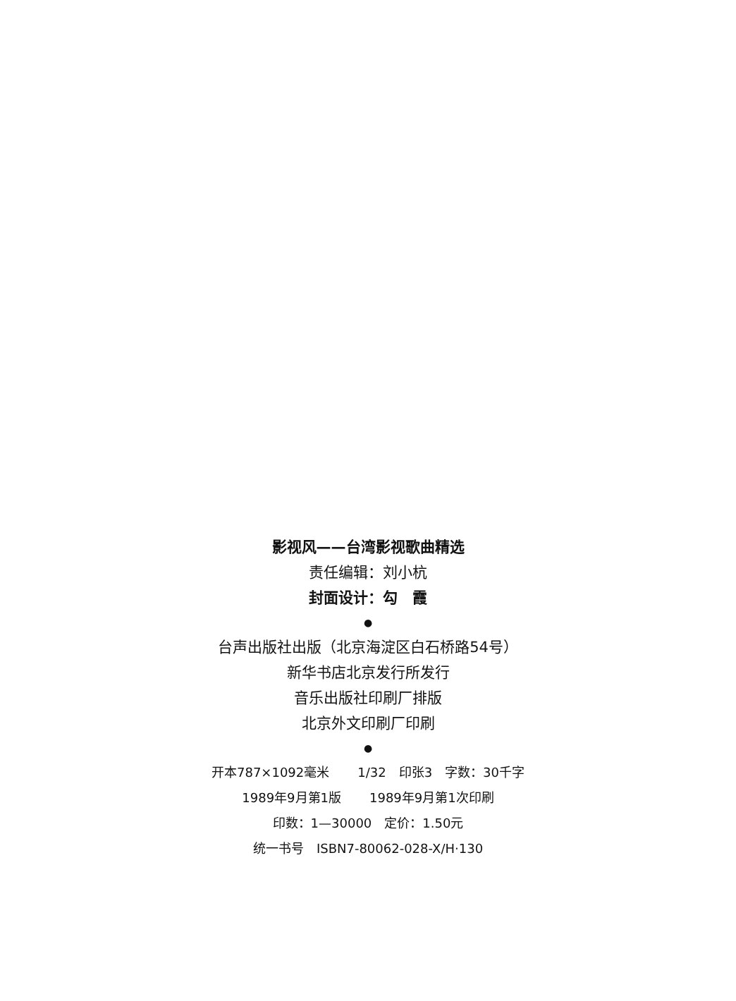影视风——台湾影视歌曲精选
责任编辑：刘小杭
封面设计：勾　霞
●
台声出版社出版（北京海淀区白石桥路54号）
新华书店北京发行所发行
音乐出版社印刷厂排版
北京外文印刷厂印刷
●
开本787×1092毫米 1/32　印张3　字数：30千字
1989年9月第1版 1989年9月第1次印刷
印数：1—30000　定价：1.50元
统一书号　ISBN7-80062-028-X/H·130